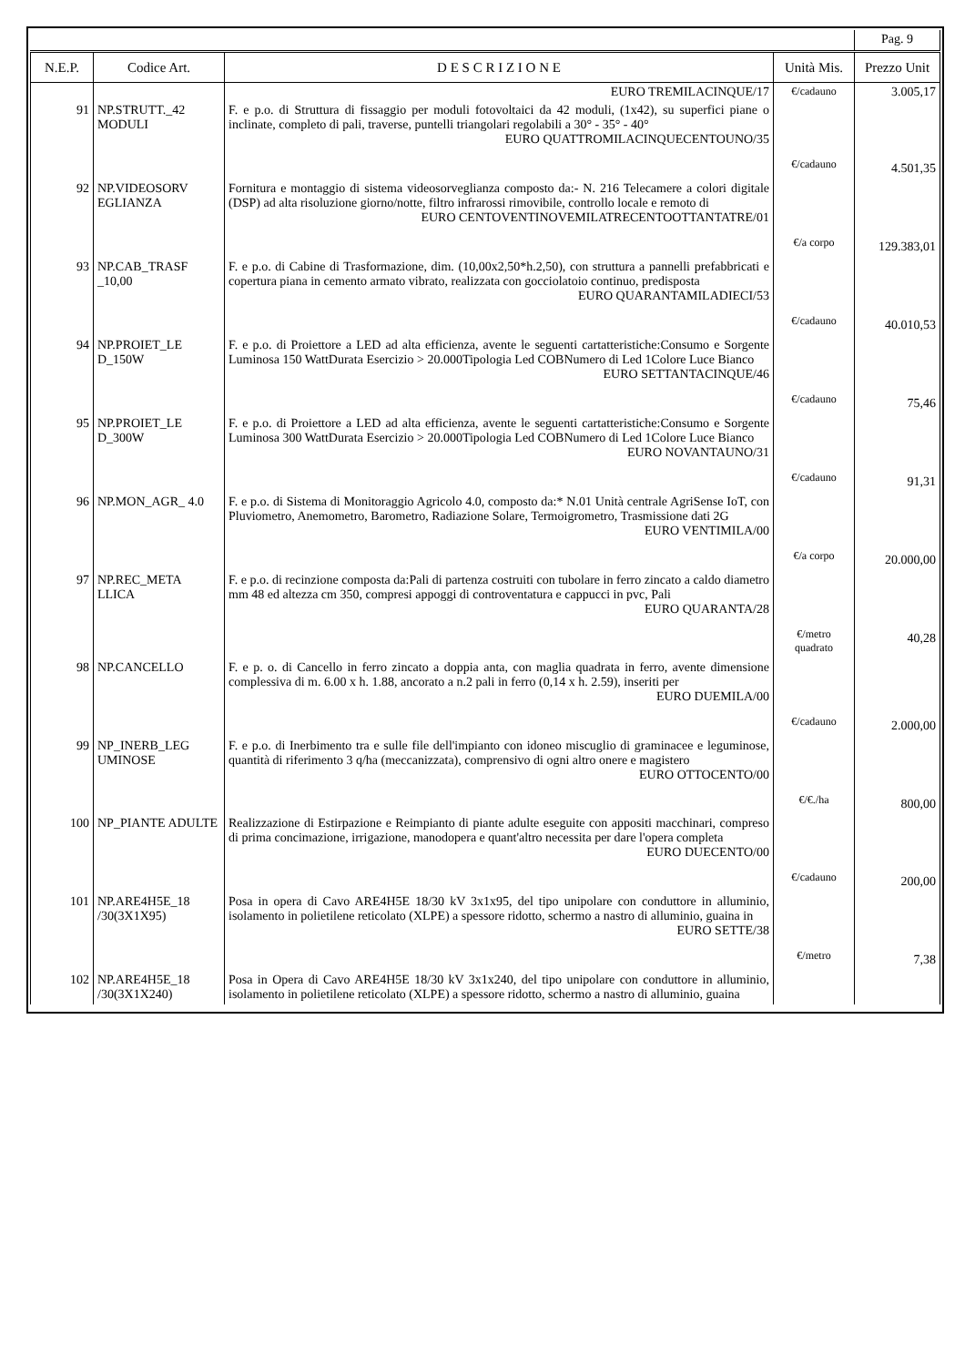| | | | | Pag. 9 |
| N.E.P. | Codice Art. | D E S C R I Z I O N E | Unità Mis. | Prezzo Unit |
| | | EURO TREMILACINQUE/17 | €/cadauno | 3.005,17 |
| 91 | NP.STRUTT._42 MODULI | F. e p.o. di Struttura di fissaggio per moduli fotovoltaici da 42 moduli, (1x42), su superfici piane o inclinate, completo di pali, traverse, puntelli triangolari regolabili a 30° - 35° - 40° EURO QUATTROMILACINQUECENTOUNO/35 | €/cadauno | 4.501,35 |
| 92 | NP.VIDEOSORV EGLIANZA | Fornitura e montaggio di sistema videosorveglianza composto da:- N. 216 Telecamere a colori digitale (DSP) ad alta risoluzione giorno/notte, filtro infrarossi rimovibile, controllo locale e remoto di EURO CENTOVENTINOVEMILATRECENTOOTTANTATRE/01 | €/a corpo | 129.383,01 |
| 93 | NP.CAB_TRASF _10,00 | F. e p.o. di Cabine di Trasformazione, dim. (10,00x2,50*h.2,50), con struttura a pannelli prefabbricati e copertura piana in cemento armato vibrato, realizzata con gocciolatoio continuo, predisposta EURO QUARANTAMILADIECI/53 | €/cadauno | 40.010,53 |
| 94 | NP.PROIET_LE D_150W | F. e p.o. di Proiettore a LED ad alta efficienza, avente le seguenti cartatteristiche:Consumo e Sorgente Luminosa 150 WattDurata Esercizio > 20.000Tipologia Led COBNumero di Led 1Colore Luce Bianco EURO SETTANTACINQUE/46 | €/cadauno | 75,46 |
| 95 | NP.PROIET_LE D_300W | F. e p.o. di Proiettore a LED ad alta efficienza, avente le seguenti cartatteristiche:Consumo e Sorgente Luminosa 300 WattDurata Esercizio > 20.000Tipologia Led COBNumero di Led 1Colore Luce Bianco EURO NOVANTAUNO/31 | €/cadauno | 91,31 |
| 96 | NP.MON_AGR_ 4.0 | F. e p.o. di Sistema di Monitoraggio Agricolo 4.0, composto da:* N.01 Unità centrale AgriSense IoT, con Pluviometro, Anemometro, Barometro, Radiazione Solare, Termoigrometro, Trasmissione dati 2G EURO VENTIMILA/00 | €/a corpo | 20.000,00 |
| 97 | NP.REC_META LLICA | F. e p.o. di recinzione composta da:Pali di partenza costruiti con tubolare in ferro zincato a caldo diametro mm 48 ed altezza cm 350, compresi appoggi di controventatura e cappucci in pvc, Pali EURO QUARANTA/28 | €/metro quadrato | 40,28 |
| 98 | NP.CANCELLO | F. e p. o. di Cancello in ferro zincato a doppia anta, con maglia quadrata in ferro, avente dimensione complessiva di m. 6.00 x h. 1.88, ancorato a n.2 pali in ferro (0,14 x h. 2.59), inseriti per EURO DUEMILA/00 | €/cadauno | 2.000,00 |
| 99 | NP_INERB_LEG UMINOSE | F. e p.o. di Inerbimento tra e sulle file dell'impianto con idoneo miscuglio di graminacee e leguminose, quantità di riferimento 3 q/ha (meccanizzata), comprensivo di ogni altro onere e magistero EURO OTTOCENTO/00 | €/€./ha | 800,00 |
| 100 | NP_PIANTE ADULTE | Realizzazione di Estirpazione e Reimpianto di piante adulte eseguite con appositi macchinari, compreso di prima concimazione, irrigazione, manodopera e quant'altro necessita per dare l'opera completa EURO DUECENTO/00 | €/cadauno | 200,00 |
| 101 | NP.ARE4H5E_18 /30(3X1X95) | Posa in opera di Cavo ARE4H5E 18/30 kV 3x1x95, del tipo unipolare con conduttore in alluminio, isolamento in polietilene reticolato (XLPE) a spessore ridotto, schermo a nastro di alluminio, guaina in EURO SETTE/38 | €/metro | 7,38 |
| 102 | NP.ARE4H5E_18 /30(3X1X240) | Posa in Opera di Cavo ARE4H5E 18/30 kV 3x1x240, del tipo unipolare con conduttore in alluminio, isolamento in polietilene reticolato (XLPE) a spessore ridotto, schermo a nastro di alluminio, guaina | | |